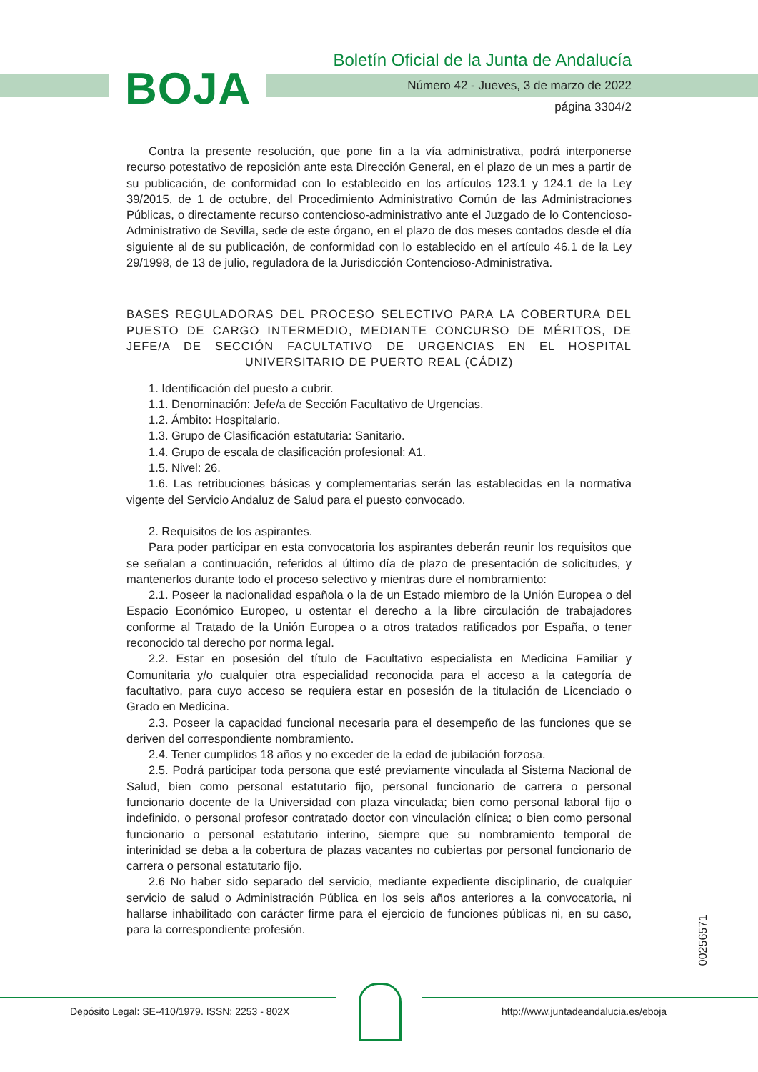BOJA
Boletín Oficial de la Junta de Andalucía
Número 42 - Jueves, 3 de marzo de 2022
página 3304/2
Contra la presente resolución, que pone fin a la vía administrativa, podrá interponerse recurso potestativo de reposición ante esta Dirección General, en el plazo de un mes a partir de su publicación, de conformidad con lo establecido en los artículos 123.1 y 124.1 de la Ley 39/2015, de 1 de octubre, del Procedimiento Administrativo Común de las Administraciones Públicas, o directamente recurso contencioso-administrativo ante el Juzgado de lo Contencioso-Administrativo de Sevilla, sede de este órgano, en el plazo de dos meses contados desde el día siguiente al de su publicación, de conformidad con lo establecido en el artículo 46.1 de la Ley 29/1998, de 13 de julio, reguladora de la Jurisdicción Contencioso-Administrativa.
BASES REGULADORAS DEL PROCESO SELECTIVO PARA LA COBERTURA DEL PUESTO DE CARGO INTERMEDIO, MEDIANTE CONCURSO DE MÉRITOS, DE JEFE/A DE SECCIÓN FACULTATIVO DE URGENCIAS EN EL HOSPITAL UNIVERSITARIO DE PUERTO REAL (CÁDIZ)
1. Identificación del puesto a cubrir.
1.1. Denominación: Jefe/a de Sección Facultativo de Urgencias.
1.2. Ámbito: Hospitalario.
1.3. Grupo de Clasificación estatutaria: Sanitario.
1.4. Grupo de escala de clasificación profesional: A1.
1.5. Nivel: 26.
1.6. Las retribuciones básicas y complementarias serán las establecidas en la normativa vigente del Servicio Andaluz de Salud para el puesto convocado.
2. Requisitos de los aspirantes.
Para poder participar en esta convocatoria los aspirantes deberán reunir los requisitos que se señalan a continuación, referidos al último día de plazo de presentación de solicitudes, y mantenerlos durante todo el proceso selectivo y mientras dure el nombramiento:
2.1. Poseer la nacionalidad española o la de un Estado miembro de la Unión Europea o del Espacio Económico Europeo, u ostentar el derecho a la libre circulación de trabajadores conforme al Tratado de la Unión Europea o a otros tratados ratificados por España, o tener reconocido tal derecho por norma legal.
2.2. Estar en posesión del título de Facultativo especialista en Medicina Familiar y Comunitaria y/o cualquier otra especialidad reconocida para el acceso a la categoría de facultativo, para cuyo acceso se requiera estar en posesión de la titulación de Licenciado o Grado en Medicina.
2.3. Poseer la capacidad funcional necesaria para el desempeño de las funciones que se deriven del correspondiente nombramiento.
2.4. Tener cumplidos 18 años y no exceder de la edad de jubilación forzosa.
2.5. Podrá participar toda persona que esté previamente vinculada al Sistema Nacional de Salud, bien como personal estatutario fijo, personal funcionario de carrera o personal funcionario docente de la Universidad con plaza vinculada; bien como personal laboral fijo o indefinido, o personal profesor contratado doctor con vinculación clínica; o bien como personal funcionario o personal estatutario interino, siempre que su nombramiento temporal de interinidad se deba a la cobertura de plazas vacantes no cubiertas por personal funcionario de carrera o personal estatutario fijo.
2.6 No haber sido separado del servicio, mediante expediente disciplinario, de cualquier servicio de salud o Administración Pública en los seis años anteriores a la convocatoria, ni hallarse inhabilitado con carácter firme para el ejercicio de funciones públicas ni, en su caso, para la correspondiente profesión.
00256571
Depósito Legal: SE-410/1979. ISSN: 2253 - 802X
http://www.juntadeandalucia.es/eboja